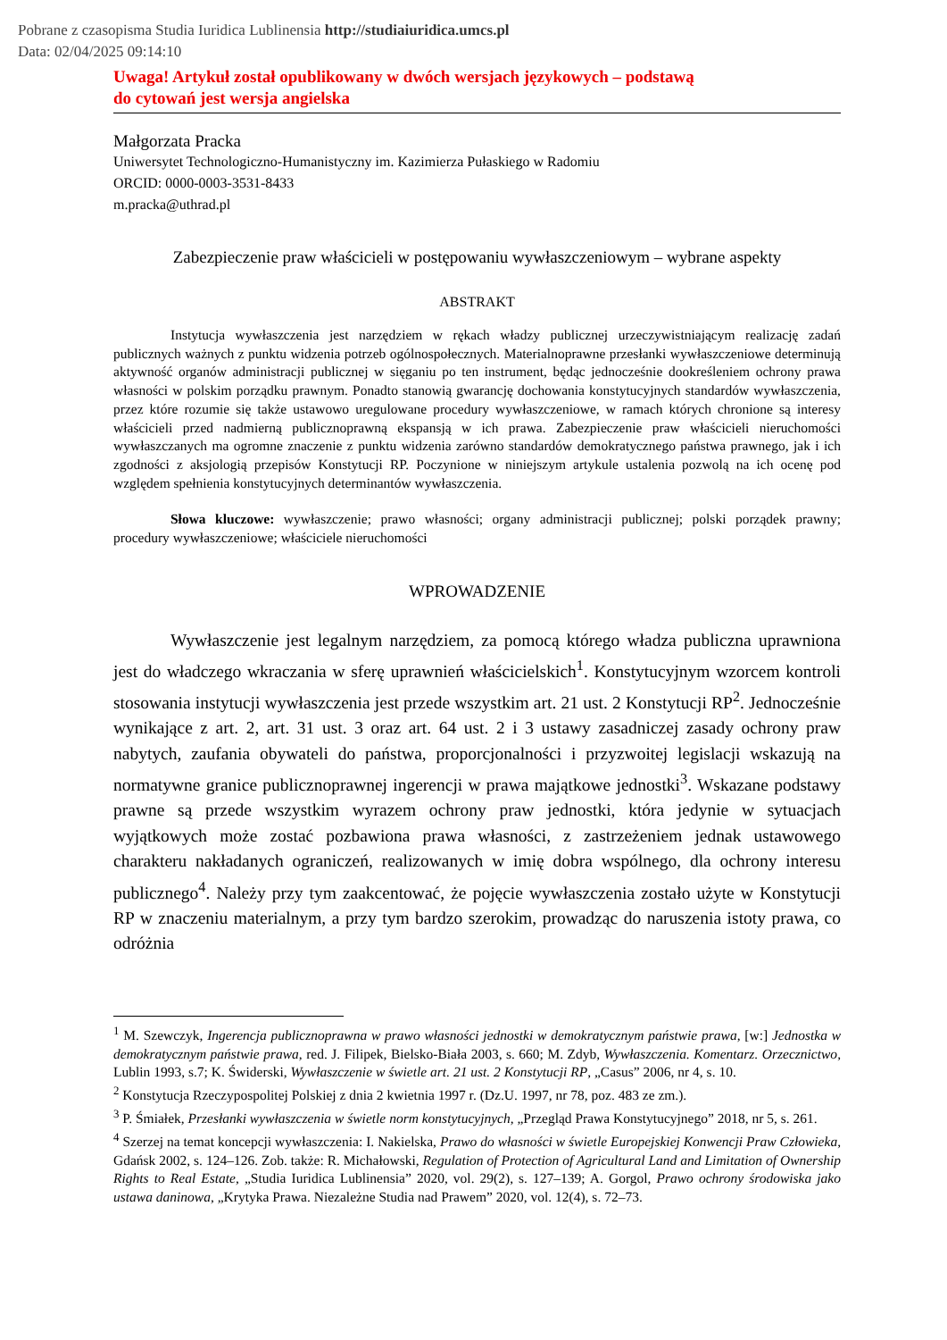Pobrane z czasopisma Studia Iuridica Lublinensia http://studiaiuridica.umcs.pl
Data: 02/04/2025 09:14:10
Uwaga! Artykuł został opublikowany w dwóch wersjach językowych – podstawą
do cytowań jest wersja angielska
Małgorzata Pracka
Uniwersytet Technologiczno-Humanistyczny im. Kazimierza Pułaskiego w Radomiu
ORCID: 0000-0003-3531-8433
m.pracka@uthrad.pl
Zabezpieczenie praw właścicieli w postępowaniu wywłaszczeniowym – wybrane aspekty
ABSTRAKT
Instytucja wywłaszczenia jest narzędziem w rękach władzy publicznej urzeczywistniającym realizację zadań publicznych ważnych z punktu widzenia potrzeb ogólnospołecznych. Materialnoprawne przesłanki wywłaszczeniowe determinują aktywność organów administracji publicznej w sięganiu po ten instrument, będąc jednocześnie dookreśleniem ochrony prawa własności w polskim porządku prawnym. Ponadto stanowią gwarancję dochowania konstytucyjnych standardów wywłaszczenia, przez które rozumie się także ustawowo uregulowane procedury wywłaszczeniowe, w ramach których chronione są interesy właścicieli przed nadmierną publicznoprawną ekspansją w ich prawa. Zabezpieczenie praw właścicieli nieruchomości wywłaszczanych ma ogromne znaczenie z punktu widzenia zarówno standardów demokratycznego państwa prawnego, jak i ich zgodności z aksjologią przepisów Konstytucji RP. Poczynione w niniejszym artykule ustalenia pozwolą na ich ocenę pod względem spełnienia konstytucyjnych determinantów wywłaszczenia.
Słowa kluczowe: wywłaszczenie; prawo własności; organy administracji publicznej; polski porządek prawny; procedury wywłaszczeniowe; właściciele nieruchomości
WPROWADZENIE
Wywłaszczenie jest legalnym narzędziem, za pomocą którego władza publiczna uprawniona jest do władczego wkraczania w sferę uprawnień właścicielskich<sup>1</sup>. Konstytucyjnym wzorcem kontroli stosowania instytucji wywłaszczenia jest przede wszystkim art. 21 ust. 2 Konstytucji RP<sup>2</sup>. Jednocześnie wynikające z art. 2, art. 31 ust. 3 oraz art. 64 ust. 2 i 3 ustawy zasadniczej zasady ochrony praw nabytych, zaufania obywateli do państwa, proporcjonalności i przyzwoitej legislacji wskazują na normatywne granice publicznoprawnej ingerencji w prawa majątkowe jednostki<sup>3</sup>. Wskazane podstawy prawne są przede wszystkim wyrazem ochrony praw jednostki, która jedynie w sytuacjach wyjątkowych może zostać pozbawiona prawa własności, z zastrzeżeniem jednak ustawowego charakteru nakładanych ograniczeń, realizowanych w imię dobra wspólnego, dla ochrony interesu publicznego<sup>4</sup>. Należy przy tym zaakcentować, że pojęcie wywłaszczenia zostało użyte w Konstytucji RP w znaczeniu materialnym, a przy tym bardzo szerokim, prowadząc do naruszenia istoty prawa, co odróżnia
<sup>1</sup> M. Szewczyk, Ingerencja publicznoprawna w prawo własności jednostki w demokratycznym państwie prawa, [w:] Jednostka w demokratycznym państwie prawa, red. J. Filipek, Bielsko-Biała 2003, s. 660; M. Zdyb, Wywłaszczenia. Komentarz. Orzecznictwo, Lublin 1993, s.7; K. Świderski, Wywłaszczenie w świetle art. 21 ust. 2 Konstytucji RP, „Casus” 2006, nr 4, s. 10.
<sup>2</sup> Konstytucja Rzeczypospolitej Polskiej z dnia 2 kwietnia 1997 r. (Dz.U. 1997, nr 78, poz. 483 ze zm.).
<sup>3</sup> P. Śmiałek, Przesłanki wywłaszczenia w świetle norm konstytucyjnych, „Przegląd Prawa Konstytucyjnego” 2018, nr 5, s. 261.
<sup>4</sup> Szerzej na temat koncepcji wywłaszczenia: I. Nakielska, Prawo do własności w świetle Europejskiej Konwencji Praw Człowieka, Gdańsk 2002, s. 124–126. Zob. także: R. Michałowski, Regulation of Protection of Agricultural Land and Limitation of Ownership Rights to Real Estate, „Studia Iuridica Lublinensia” 2020, vol. 29(2), s. 127–139; A. Gorgol, Prawo ochrony środowiska jako ustawa daninowa, „Krytyka Prawa. Niezależne Studia nad Prawem” 2020, vol. 12(4), s. 72–73.